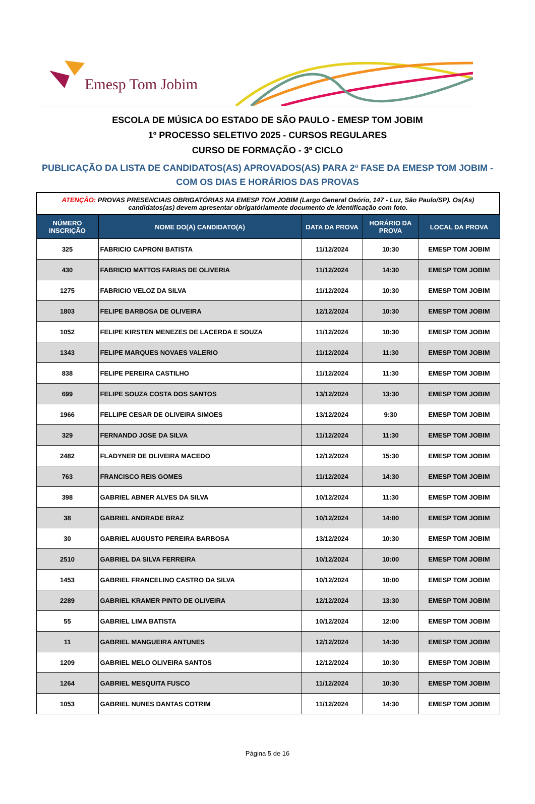Emesp Tom Jobim
ESCOLA DE MÚSICA DO ESTADO DE SÃO PAULO - EMESP TOM JOBIM
1º PROCESSO SELETIVO 2025 - CURSOS REGULARES
CURSO DE FORMAÇÃO - 3º CICLO
PUBLICAÇÃO DA LISTA DE CANDIDATOS(AS) APROVADOS(AS) PARA 2ª FASE DA EMESP TOM JOBIM -
COM OS DIAS E HORÁRIOS DAS PROVAS
| ATENÇÃO: PROVAS PRESENCIAIS OBRIGATÓRIAS NA EMESP TOM JOBIM (Largo General Osório, 147 - Luz, São Paulo/SP). Os(As) candidatos(as) devem apresentar obrigatóriamente documento de identificação com foto. | | | | |
| NÚMERO INSCRIÇÃO | NOME DO(A) CANDIDATO(A) | DATA DA PROVA | HORÁRIO DA PROVA | LOCAL DA PROVA |
| 325 | FABRICIO CAPRONI BATISTA | 11/12/2024 | 10:30 | EMESP TOM JOBIM |
| 430 | FABRICIO MATTOS FARIAS DE OLIVERIA | 11/12/2024 | 14:30 | EMESP TOM JOBIM |
| 1275 | FABRICIO VELOZ DA SILVA | 11/12/2024 | 10:30 | EMESP TOM JOBIM |
| 1803 | FELIPE BARBOSA DE OLIVEIRA | 12/12/2024 | 10:30 | EMESP TOM JOBIM |
| 1052 | FELIPE KIRSTEN MENEZES DE LACERDA E SOUZA | 11/12/2024 | 10:30 | EMESP TOM JOBIM |
| 1343 | FELIPE MARQUES NOVAES VALERIO | 11/12/2024 | 11:30 | EMESP TOM JOBIM |
| 838 | FELIPE PEREIRA CASTILHO | 11/12/2024 | 11:30 | EMESP TOM JOBIM |
| 699 | FELIPE SOUZA COSTA DOS SANTOS | 13/12/2024 | 13:30 | EMESP TOM JOBIM |
| 1966 | FELLIPE CESAR DE OLIVEIRA SIMOES | 13/12/2024 | 9:30 | EMESP TOM JOBIM |
| 329 | FERNANDO JOSE DA SILVA | 11/12/2024 | 11:30 | EMESP TOM JOBIM |
| 2482 | FLADYNER DE OLIVEIRA MACEDO | 12/12/2024 | 15:30 | EMESP TOM JOBIM |
| 763 | FRANCISCO REIS GOMES | 11/12/2024 | 14:30 | EMESP TOM JOBIM |
| 398 | GABRIEL ABNER ALVES DA SILVA | 10/12/2024 | 11:30 | EMESP TOM JOBIM |
| 38 | GABRIEL ANDRADE BRAZ | 10/12/2024 | 14:00 | EMESP TOM JOBIM |
| 30 | GABRIEL AUGUSTO PEREIRA BARBOSA | 13/12/2024 | 10:30 | EMESP TOM JOBIM |
| 2510 | GABRIEL DA SILVA FERREIRA | 10/12/2024 | 10:00 | EMESP TOM JOBIM |
| 1453 | GABRIEL FRANCELINO CASTRO DA SILVA | 10/12/2024 | 10:00 | EMESP TOM JOBIM |
| 2289 | GABRIEL KRAMER PINTO DE OLIVEIRA | 12/12/2024 | 13:30 | EMESP TOM JOBIM |
| 55 | GABRIEL LIMA BATISTA | 10/12/2024 | 12:00 | EMESP TOM JOBIM |
| 11 | GABRIEL MANGUEIRA ANTUNES | 12/12/2024 | 14:30 | EMESP TOM JOBIM |
| 1209 | GABRIEL MELO OLIVEIRA SANTOS | 12/12/2024 | 10:30 | EMESP TOM JOBIM |
| 1264 | GABRIEL MESQUITA FUSCO | 11/12/2024 | 10:30 | EMESP TOM JOBIM |
| 1053 | GABRIEL NUNES DANTAS COTRIM | 11/12/2024 | 14:30 | EMESP TOM JOBIM |
Página 5 de 16